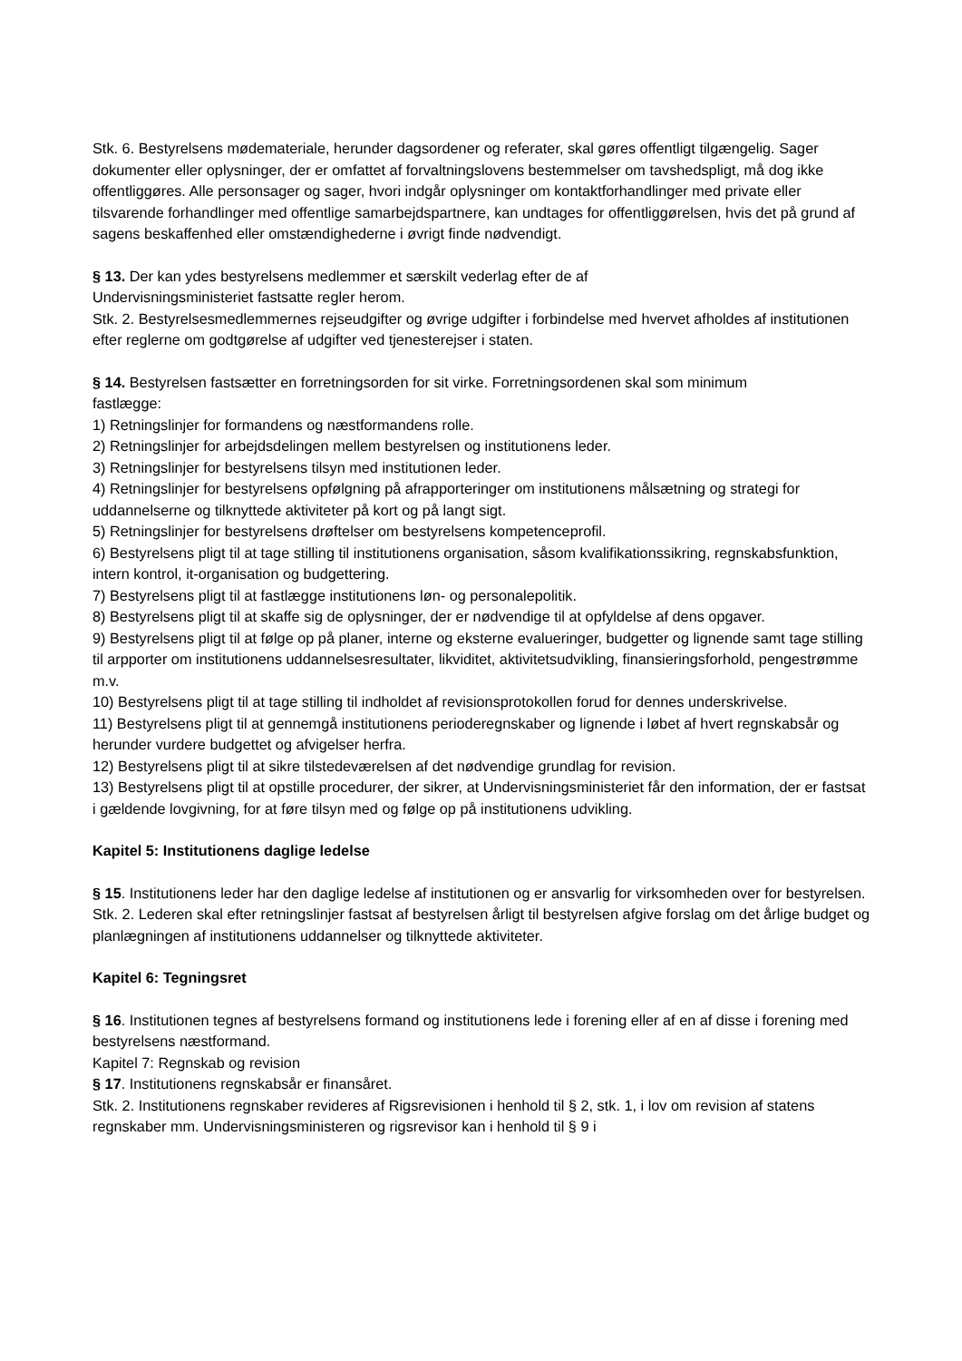Stk. 6. Bestyrelsens mødemateriale, herunder dagsordener og referater, skal gøres offentligt tilgængelig. Sager dokumenter eller oplysninger, der er omfattet af forvaltningslovens bestemmelser om tavshedspligt, må dog ikke offentliggøres. Alle personsager og sager, hvori indgår oplysninger om kontaktforhandlinger med private eller tilsvarende forhandlinger med offentlige samarbejdspartnere, kan undtages for offentliggørelsen, hvis det på grund af sagens beskaffenhed eller omstændighederne i øvrigt finde nødvendigt.
§ 13. Der kan ydes bestyrelsens medlemmer et særskilt vederlag efter de af
Undervisningsministeriet fastsatte regler herom.
Stk. 2. Bestyrelsesmedlemmernes rejseudgifter og øvrige udgifter i forbindelse med hvervet afholdes af institutionen efter reglerne om godtgørelse af udgifter ved tjenesterejser i staten.
§ 14. Bestyrelsen fastsætter en forretningsorden for sit virke. Forretningsordenen skal som minimum
fastlægge:
1) Retningslinjer for formandens og næstformandens rolle.
2) Retningslinjer for arbejdsdelingen mellem bestyrelsen og institutionens leder.
3) Retningslinjer for bestyrelsens tilsyn med institutionen leder.
4) Retningslinjer for bestyrelsens opfølgning på afrapporteringer om institutionens målsætning og strategi for uddannelserne og tilknyttede aktiviteter på kort og på langt sigt.
5) Retningslinjer for bestyrelsens drøftelser om bestyrelsens kompetenceprofil.
6) Bestyrelsens pligt til at tage stilling til institutionens organisation, såsom kvalifikationssikring, regnskabsfunktion, intern kontrol, it-organisation og budgettering.
7) Bestyrelsens pligt til at fastlægge institutionens løn- og personalepolitik.
8) Bestyrelsens pligt til at skaffe sig de oplysninger, der er nødvendige til at opfyldelse af dens opgaver.
9) Bestyrelsens pligt til at følge op på planer, interne og eksterne evalueringer, budgetter og lignende samt tage stilling til arpporter om institutionens uddannelsesresultater, likviditet, aktivitetsudvikling, finansieringsforhold, pengestrømme m.v.
10) Bestyrelsens pligt til at tage stilling til indholdet af revisionsprotokollen forud for dennes underskrivelse.
11) Bestyrelsens pligt til at gennemgå institutionens perioderegnskaber og lignende i løbet af hvert regnskabsår og herunder vurdere budgettet og afvigelser herfra.
12) Bestyrelsens pligt til at sikre tilstedeværelsen af det nødvendige grundlag for revision.
13) Bestyrelsens pligt til at opstille procedurer, der sikrer, at Undervisningsministeriet får den information, der er fastsat i gældende lovgivning, for at føre tilsyn med og følge op på institutionens udvikling.
Kapitel 5: Institutionens daglige ledelse
§ 15. Institutionens leder har den daglige ledelse af institutionen og er ansvarlig for virksomheden over for bestyrelsen.
Stk. 2. Lederen skal efter retningslinjer fastsat af bestyrelsen årligt til bestyrelsen afgive forslag om det årlige budget og planlægningen af institutionens uddannelser og tilknyttede aktiviteter.
Kapitel 6: Tegningsret
§ 16. Institutionen tegnes af bestyrelsens formand og institutionens lede i forening eller af en af disse i forening med bestyrelsens næstformand.
Kapitel 7: Regnskab og revision
§ 17. Institutionens regnskabsår er finansåret.
Stk. 2. Institutionens regnskaber revideres af Rigsrevisionen i henhold til § 2, stk. 1, i lov om revision af statens regnskaber mm. Undervisningsministeren og rigsrevisor kan i henhold til § 9 i